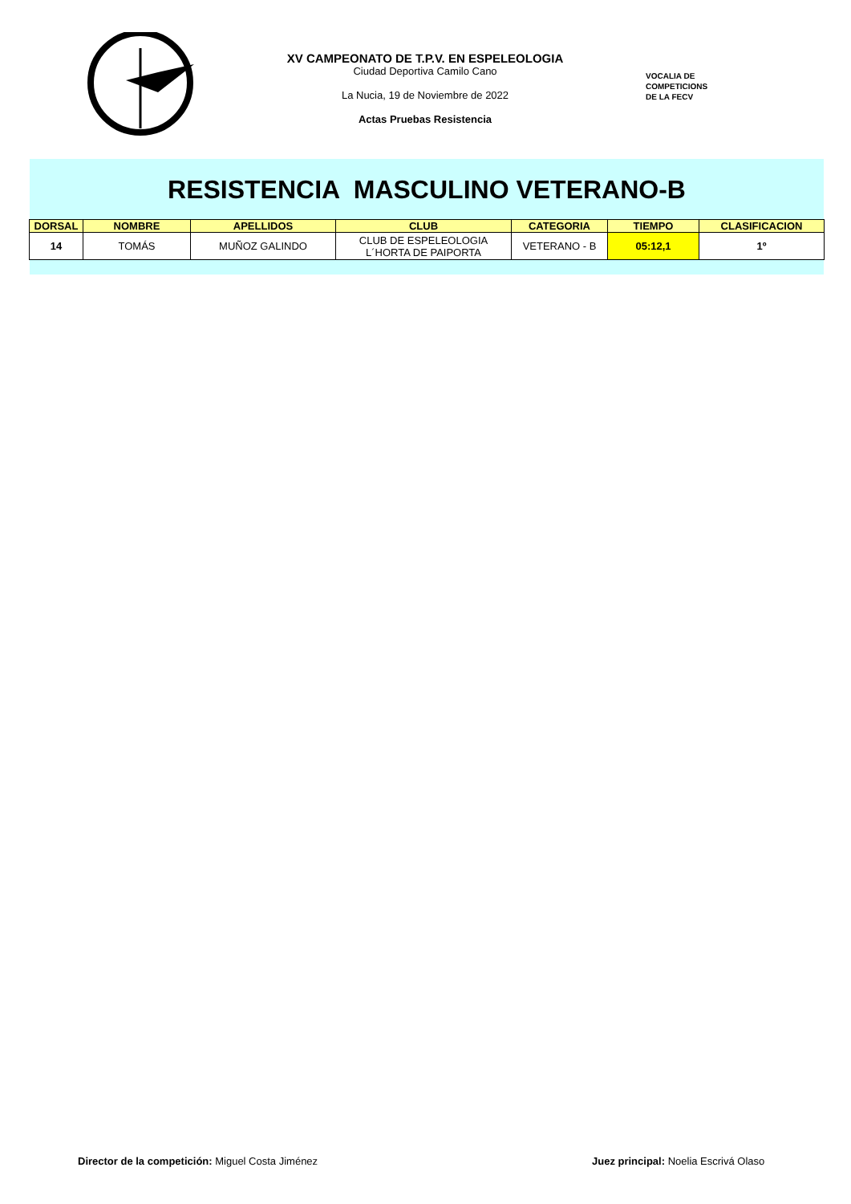XV CAMPEONATO DE T.P.V. EN ESPELEOLOGIA
Ciudad Deportiva Camilo Cano
La Nucia, 19 de Noviembre de 2022
Actas Pruebas Resistencia
VOCALIA DE
COMPETICIONS
DE LA FECV
RESISTENCIA MASCULINO VETERANO-B
| DORSAL | NOMBRE | APELLIDOS | CLUB | CATEGORIA | TIEMPO | CLASIFICACION |
| --- | --- | --- | --- | --- | --- | --- |
| 14 | TOMÁS | MUÑOZ GALINDO | CLUB DE ESPELEOLOGIA L´HORTA DE PAIPORTA | VETERANO - B | 05:12,1 | 1º |
Director de la competición: Miguel Costa Jiménez
Juez principal: Noelia Escrivá Olaso